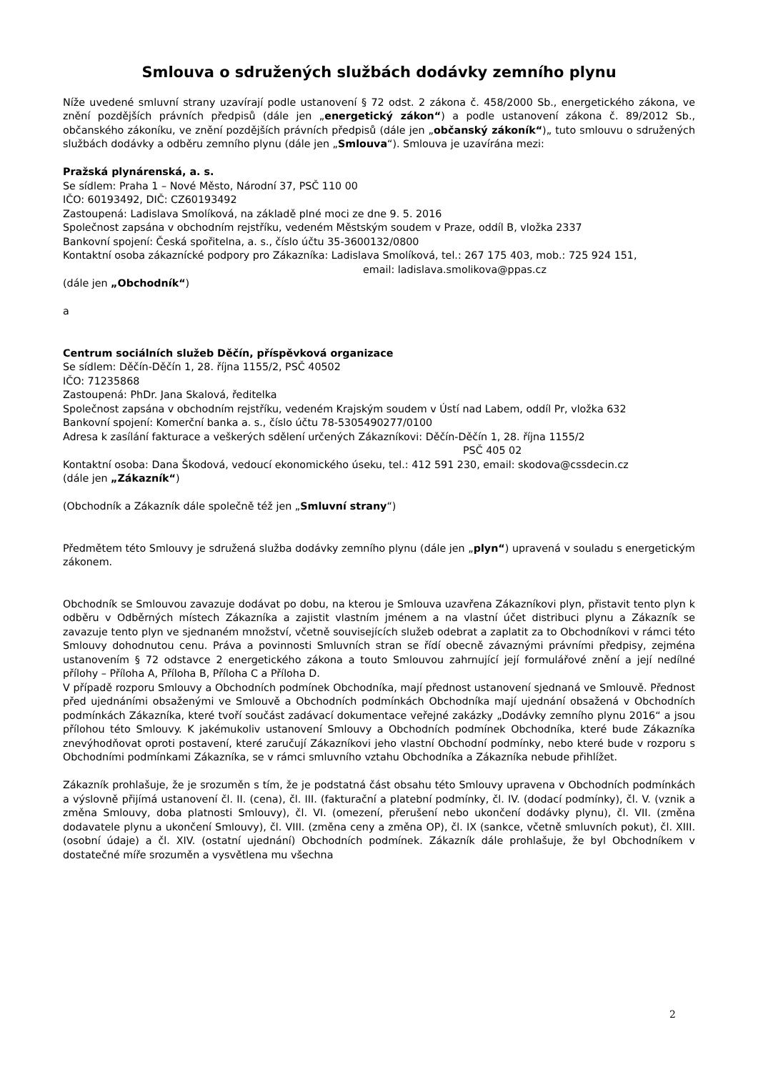Smlouva o sdružených službách dodávky zemního plynu
Níže uvedené smluvní strany uzavírají podle ustanovení § 72 odst. 2 zákona č. 458/2000 Sb., energetického zákona, ve znění pozdějších právních předpisů (dále jen „energetický zákon“) a podle ustanovení zákona č. 89/2012 Sb., občanského zákoníku, ve znění pozdějších právních předpisů (dále jen „občanský zákoník“)„ tuto smlouvu o sdružených službách dodávky a odběru zemního plynu (dále jen „Smlouva“). Smlouva je uzavírána mezi:
Pražská plynárenská, a. s.
Se sídlem: Praha 1 – Nové Město, Národní 37, PSČ 110 00
IČO: 60193492, DIČ: CZ60193492
Zastoupená: Ladislava Smolíková, na základě plné moci ze dne 9. 5. 2016
Společnost zapsána v obchodním rejstříku, vedeném Městským soudem v Praze, oddíl B, vložka 2337
Bankovní spojení: Česká spořitelna, a. s., číslo účtu 35-3600132/0800
Kontaktní osoba zákaznícké podpory pro Zákazníka: Ladislava Smolíková, tel.: 267 175 403, mob.: 725 924 151,
email: ladislava.smolikova@ppas.cz
(dále jen „Obchodník“)
a
Centrum sociálních služeb Děčín, příspěvková organizace
Se sídlem: Děčín-Děčín 1, 28. října 1155/2, PSČ 40502
IČO: 71235868
Zastoupená: PhDr. Jana Skalová, ředitelka
Společnost zapsána v obchodním rejstříku, vedeném Krajským soudem v Ústí nad Labem, oddíl Pr, vložka 632
Bankovní spojení: Komerční banka a. s., číslo účtu 78-5305490277/0100
Adresa k zasílání fakturace a veškerých sdělení určených Zákazníkovi: Děčín-Děčín 1, 28. října 1155/2
PSČ 405 02
Kontaktní osoba: Dana Škodová, vedoucí ekonomického úseku, tel.: 412 591 230, email: skodova@cssdecin.cz
(dále jen „Zákazník“)
(Obchodník a Zákazník dále společně též jen „Smluvní strany“)
Předmětem této Smlouvy je sdružená služba dodávky zemního plynu (dále jen „plyn“) upravená v souladu s energetickým zákonem.
Obchodník se Smlouvou zavazuje dodávat po dobu, na kterou je Smlouva uzavřena Zákazníkovi plyn, přistavit tento plyn k odběru v Odběrných místech Zákazníka a zajistit vlastním jménem a na vlastní účet distribuci plynu a Zákazník se zavazuje tento plyn ve sjednaném množství, včetně souvisejících služeb odebrat a zaplatit za to Obchodníkovi v rámci této Smlouvy dohodnutou cenu. Práva a povinnosti Smluvních stran se řídí obecně závaznými právními předpisy, zejména ustanovením § 72 odstavce 2 energetického zákona a touto Smlouvou zahrnující její formulářové znění a její nedílné přílohy – Příloha A, Příloha B, Příloha C a Příloha D.
V případě rozporu Smlouvy a Obchodních podmínek Obchodníka, mají přednost ustanovení sjednaná ve Smlouvě. Přednost před ujednáními obsaženými ve Smlouvě a Obchodních podmínkách Obchodníka mají ujednání obsažená v Obchodních podmínkách Zákazníka, které tvoří součást zadávací dokumentace veřejné zakázky „Dodávky zemního plynu 2016“ a jsou přílohou této Smlouvy. K jakémukoliv ustanovení Smlouvy a Obchodních podmínek Obchodníka, které bude Zákazníka znevýhodňovat oproti postavení, které zaručují Zákazníkovi jeho vlastní Obchodní podmínky, nebo které bude v rozporu s Obchodními podmínkami Zákazníka, se v rámci smluvního vztahu Obchodníka a Zákazníka nebude přihlížet.
Zákazník prohlašuje, že je srozuměn s tím, že je podstatná část obsahu této Smlouvy upravena v Obchodních podmínkách a výslovně přijímá ustanovení čl. II. (cena), čl. III. (fakturační a platební podmínky, čl. IV. (dodací podmínky), čl. V. (vznik a změna Smlouvy, doba platnosti Smlouvy), čl. VI. (omezení, přerušení nebo ukončení dodávky plynu), čl. VII. (změna dodavatele plynu a ukončení Smlouvy), čl. VIII. (změna ceny a změna OP), čl. IX (sankce, včetně smluvních pokut), čl. XIII. (osobní údaje) a čl. XIV. (ostatní ujednání) Obchodních podmínek. Zákazník dále prohlašuje, že byl Obchodníkem v dostatečné míře srozuměn a vysvětlena mu všechna
2